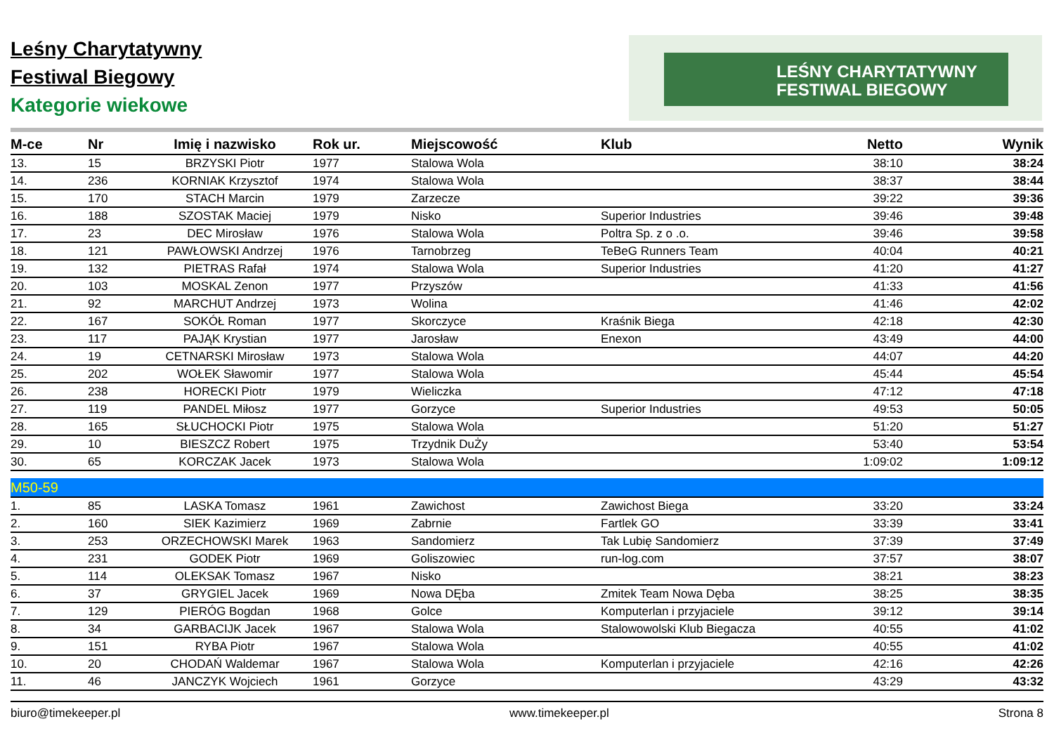Leśny Charytatywny
Festiwal Biegowy
Kategorie wiekowe
LEŚNY CHARYTATYWNY
FESTIWAL BIEGOWY
| M-ce | Nr | Imię i nazwisko | Rok ur. | Miejscowość | Klub | Netto | Wynik |
| --- | --- | --- | --- | --- | --- | --- | --- |
| 13. | 15 | BRZYSKI Piotr | 1977 | Stalowa Wola | | 38:10 | 38:24 |
| 14. | 236 | KORNIAK Krzysztof | 1974 | Stalowa Wola | | 38:37 | 38:44 |
| 15. | 170 | STACH Marcin | 1979 | Zarzecze | | 39:22 | 39:36 |
| 16. | 188 | SZOSTAK Maciej | 1979 | Nisko | Superior Industries | 39:46 | 39:48 |
| 17. | 23 | DEC Mirosław | 1976 | Stalowa Wola | Poltra Sp. z o .o. | 39:46 | 39:58 |
| 18. | 121 | PAWŁOWSKI Andrzej | 1976 | Tarnobrzeg | TeBeG Runners Team | 40:04 | 40:21 |
| 19. | 132 | PIETRAS Rafał | 1974 | Stalowa Wola | Superior Industries | 41:20 | 41:27 |
| 20. | 103 | MOSKAL Zenon | 1977 | Przyszów | | 41:33 | 41:56 |
| 21. | 92 | MARCHUT Andrzej | 1973 | Wolina | | 41:46 | 42:02 |
| 22. | 167 | SOKÓŁ Roman | 1977 | Skorczyce | Kraśnik Biega | 42:18 | 42:30 |
| 23. | 117 | PAJĄK Krystian | 1977 | Jarosław | Enexon | 43:49 | 44:00 |
| 24. | 19 | CETNARSKI Mirosław | 1973 | Stalowa Wola | | 44:07 | 44:20 |
| 25. | 202 | WOŁEK Sławomir | 1977 | Stalowa Wola | | 45:44 | 45:54 |
| 26. | 238 | HORECKI Piotr | 1979 | Wieliczka | | 47:12 | 47:18 |
| 27. | 119 | PANDEL Miłosz | 1977 | Gorzyce | Superior Industries | 49:53 | 50:05 |
| 28. | 165 | SŁUCHOCKI Piotr | 1975 | Stalowa Wola | | 51:20 | 51:27 |
| 29. | 10 | BIESZCZ Robert | 1975 | Trzydnik DuŻy | | 53:40 | 53:54 |
| 30. | 65 | KORCZAK Jacek | 1973 | Stalowa Wola | | 1:09:02 | 1:09:12 |
| M50-59 | | | | | | | |
| 1. | 85 | LASKA Tomasz | 1961 | Zawichost | Zawichost Biega | 33:20 | 33:24 |
| 2. | 160 | SIEK Kazimierz | 1969 | Zabrnie | Fartlek GO | 33:39 | 33:41 |
| 3. | 253 | ORZECHOWSKI Marek | 1963 | Sandomierz | Tak Lubię Sandomierz | 37:39 | 37:49 |
| 4. | 231 | GODEK Piotr | 1969 | Goliszowiec | run-log.com | 37:57 | 38:07 |
| 5. | 114 | OLEKSAK Tomasz | 1967 | Nisko | | 38:21 | 38:23 |
| 6. | 37 | GRYGIEL Jacek | 1969 | Nowa DĘba | Zmitek Team Nowa Dęba | 38:25 | 38:35 |
| 7. | 129 | PIERÓG Bogdan | 1968 | Golce | Komputerlan i przyjaciele | 39:12 | 39:14 |
| 8. | 34 | GARBACIJK Jacek | 1967 | Stalowa Wola | Stalowowolski Klub Biegacza | 40:55 | 41:02 |
| 9. | 151 | RYBA Piotr | 1967 | Stalowa Wola | | 40:55 | 41:02 |
| 10. | 20 | CHODAŃ Waldemar | 1967 | Stalowa Wola | Komputerlan i przyjaciele | 42:16 | 42:26 |
| 11. | 46 | JANCZYK Wojciech | 1961 | Gorzyce | | 43:29 | 43:32 |
biuro@timekeeper.pl www.timekeeper.pl Strona 8